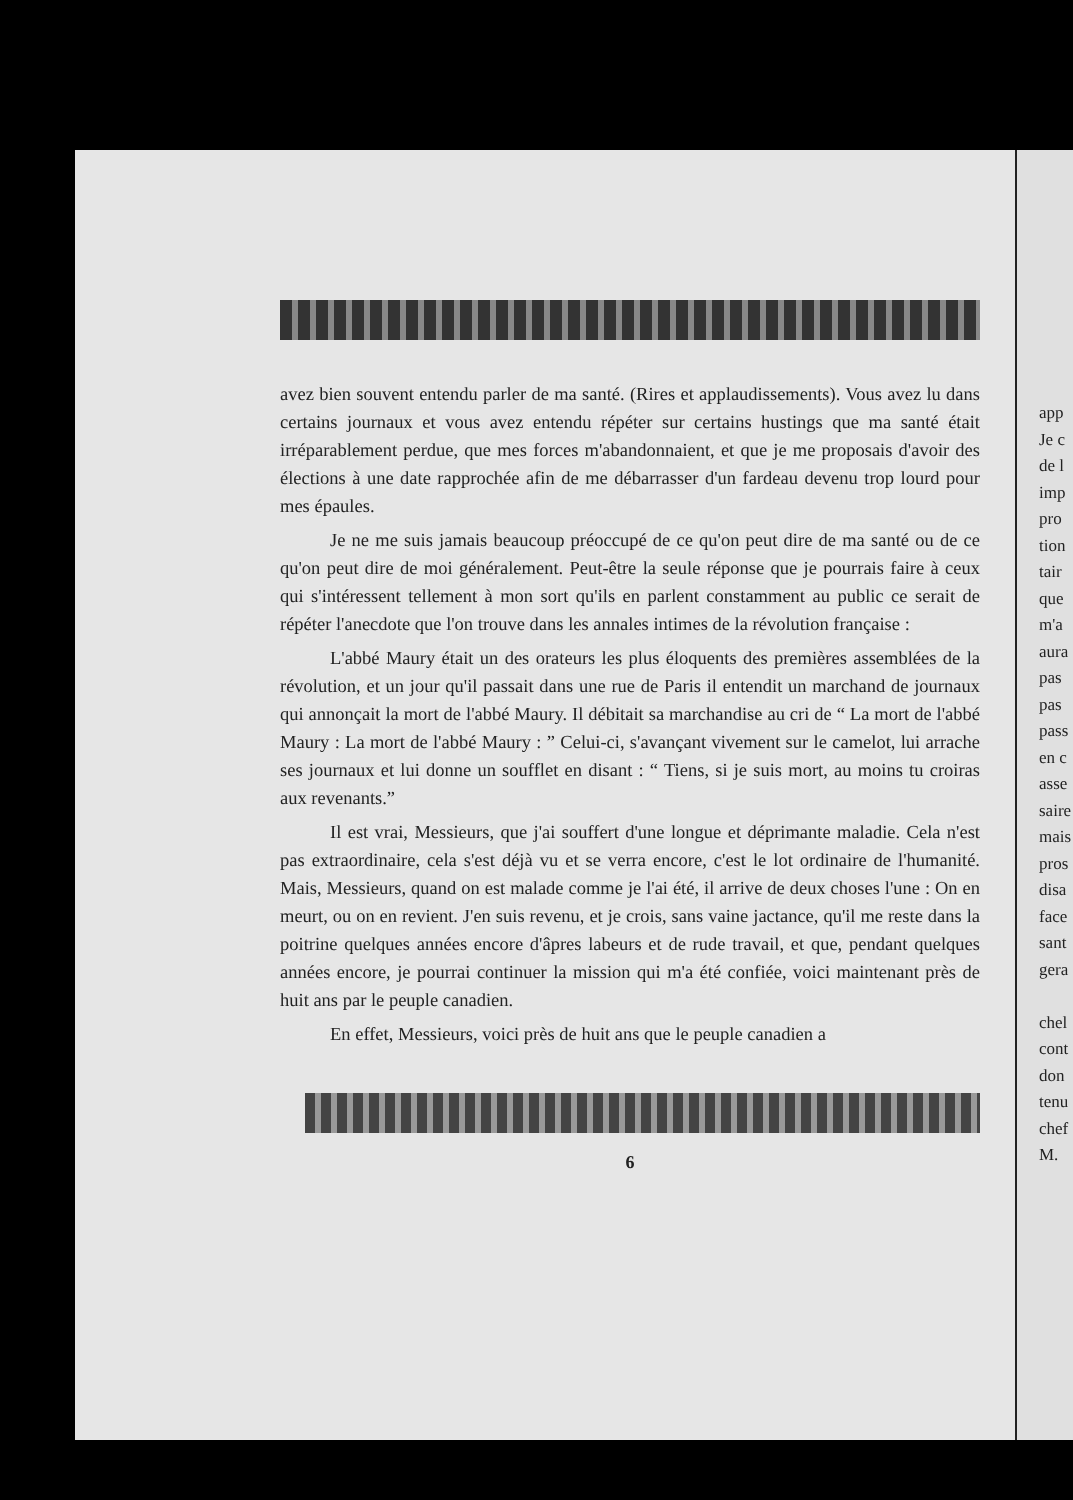app
Je c
de l
imp
pro
tion
tair
que
m'a
aura
pas
pas
pass
en c
asse
saire
mais
pros
disa
face
sant
gera
chel
cont
don
tenu
chef
M.
avez bien souvent entendu parler de ma santé. (Rires et applaudissements). Vous avez lu dans certains journaux et vous avez entendu répéter sur certains hustings que ma santé était irréparablement perdue, que mes forces m'abandonnaient, et que je me proposais d'avoir des élections à une date rapprochée afin de me débarrasser d'un fardeau devenu trop lourd pour mes épaules.
Je ne me suis jamais beaucoup préoccupé de ce qu'on peut dire de ma santé ou de ce qu'on peut dire de moi généralement. Peut-être la seule réponse que je pourrais faire à ceux qui s'intéressent tellement à mon sort qu'ils en parlent constamment au public ce serait de répéter l'anecdote que l'on trouve dans les annales intimes de la révolution française :
L'abbé Maury était un des orateurs les plus éloquents des premières assemblées de la révolution, et un jour qu'il passait dans une rue de Paris il entendit un marchand de journaux qui annonçait la mort de l'abbé Maury. Il débitait sa marchandise au cri de “ La mort de l'abbé Maury : La mort de l'abbé Maury : ” Celui-ci, s'avançant vivement sur le camelot, lui arrache ses journaux et lui donne un soufflet en disant : “ Tiens, si je suis mort, au moins tu croiras aux revenants.”
Il est vrai, Messieurs, que j'ai souffert d'une longue et déprimante maladie. Cela n'est pas extraordinaire, cela s'est déjà vu et se verra encore, c'est le lot ordinaire de l'humanité. Mais, Messieurs, quand on est malade comme je l'ai été, il arrive de deux choses l'une : On en meurt, ou on en revient. J'en suis revenu, et je crois, sans vaine jactance, qu'il me reste dans la poitrine quelques années encore d'âpres labeurs et de rude travail, et que, pendant quelques années encore, je pourrai continuer la mission qui m'a été confiée, voici maintenant près de huit ans par le peuple canadien.
En effet, Messieurs, voici près de huit ans que le peuple canadien a
6